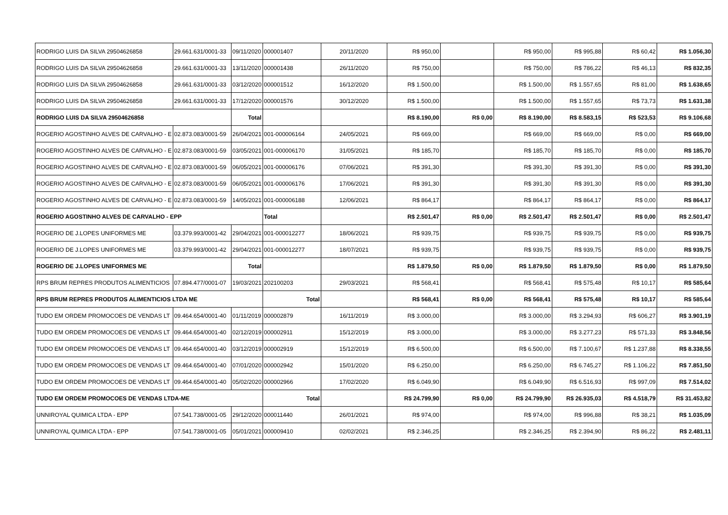| RODRIGO LUIS DA SILVA 29504626858 | 29.661.631/0001-33 | 09/11/2020 | 000001407 | 20/11/2020 | R$ 950,00 | | R$ 950,00 | R$ 995,88 | R$ 60,42 | R$ 1.056,30 |
| RODRIGO LUIS DA SILVA 29504626858 | 29.661.631/0001-33 | 13/11/2020 | 000001438 | 26/11/2020 | R$ 750,00 | | R$ 750,00 | R$ 786,22 | R$ 46,13 | R$ 832,35 |
| RODRIGO LUIS DA SILVA 29504626858 | 29.661.631/0001-33 | 03/12/2020 | 000001512 | 16/12/2020 | R$ 1.500,00 | | R$ 1.500,00 | R$ 1.557,65 | R$ 81,00 | R$ 1.638,65 |
| RODRIGO LUIS DA SILVA 29504626858 | 29.661.631/0001-33 | 17/12/2020 | 000001576 | 30/12/2020 | R$ 1.500,00 | | R$ 1.500,00 | R$ 1.557,65 | R$ 73,73 | R$ 1.631,38 |
| RODRIGO LUIS DA SILVA 29504626858 | | Total | | | R$ 8.190,00 | R$ 0,00 | R$ 8.190,00 | R$ 8.583,15 | R$ 523,53 | R$ 9.106,68 |
| ROGERIO AGOSTINHO ALVES DE CARVALHO - E | 02.873.083/0001-59 | 26/04/2021 | 001-000006164 | 24/05/2021 | R$ 669,00 | | R$ 669,00 | R$ 669,00 | R$ 0,00 | R$ 669,00 |
| ROGERIO AGOSTINHO ALVES DE CARVALHO - E | 02.873.083/0001-59 | 03/05/2021 | 001-000006170 | 31/05/2021 | R$ 185,70 | | R$ 185,70 | R$ 185,70 | R$ 0,00 | R$ 185,70 |
| ROGERIO AGOSTINHO ALVES DE CARVALHO - E | 02.873.083/0001-59 | 06/05/2021 | 001-000006176 | 07/06/2021 | R$ 391,30 | | R$ 391,30 | R$ 391,30 | R$ 0,00 | R$ 391,30 |
| ROGERIO AGOSTINHO ALVES DE CARVALHO - E | 02.873.083/0001-59 | 06/05/2021 | 001-000006176 | 17/06/2021 | R$ 391,30 | | R$ 391,30 | R$ 391,30 | R$ 0,00 | R$ 391,30 |
| ROGERIO AGOSTINHO ALVES DE CARVALHO - E | 02.873.083/0001-59 | 14/05/2021 | 001-000006188 | 12/06/2021 | R$ 864,17 | | R$ 864,17 | R$ 864,17 | R$ 0,00 | R$ 864,17 |
| ROGERIO AGOSTINHO ALVES DE CARVALHO - EPP | | | Total | | R$ 2.501,47 | R$ 0,00 | R$ 2.501,47 | R$ 2.501,47 | R$ 0,00 | R$ 2.501,47 |
| ROGERIO DE J.LOPES UNIFORMES ME | 03.379.993/0001-42 | 29/04/2021 | 001-000012277 | 18/06/2021 | R$ 939,75 | | R$ 939,75 | R$ 939,75 | R$ 0,00 | R$ 939,75 |
| ROGERIO DE J.LOPES UNIFORMES ME | 03.379.993/0001-42 | 29/04/2021 | 001-000012277 | 18/07/2021 | R$ 939,75 | | R$ 939,75 | R$ 939,75 | R$ 0,00 | R$ 939,75 |
| ROGERIO DE J.LOPES UNIFORMES ME | | Total | | | R$ 1.879,50 | R$ 0,00 | R$ 1.879,50 | R$ 1.879,50 | R$ 0,00 | R$ 1.879,50 |
| RPS BRUM REPRES PRODUTOS ALIMENTICIOS | 07.894.477/0001-07 | 19/03/2021 | 202100203 | 29/03/2021 | R$ 568,41 | | R$ 568,41 | R$ 575,48 | R$ 10,17 | R$ 585,64 |
| RPS BRUM REPRES PRODUTOS ALIMENTICIOS LTDA ME | | | Total | | R$ 568,41 | R$ 0,00 | R$ 568,41 | R$ 575,48 | R$ 10,17 | R$ 585,64 |
| TUDO EM ORDEM PROMOCOES DE VENDAS LT | 09.464.654/0001-40 | 01/11/2019 | 000002879 | 16/11/2019 | R$ 3.000,00 | | R$ 3.000,00 | R$ 3.294,93 | R$ 606,27 | R$ 3.901,19 |
| TUDO EM ORDEM PROMOCOES DE VENDAS LT | 09.464.654/0001-40 | 02/12/2019 | 000002911 | 15/12/2019 | R$ 3.000,00 | | R$ 3.000,00 | R$ 3.277,23 | R$ 571,33 | R$ 3.848,56 |
| TUDO EM ORDEM PROMOCOES DE VENDAS LT | 09.464.654/0001-40 | 03/12/2019 | 000002919 | 15/12/2019 | R$ 6.500,00 | | R$ 6.500,00 | R$ 7.100,67 | R$ 1.237,88 | R$ 8.338,55 |
| TUDO EM ORDEM PROMOCOES DE VENDAS LT | 09.464.654/0001-40 | 07/01/2020 | 000002942 | 15/01/2020 | R$ 6.250,00 | | R$ 6.250,00 | R$ 6.745,27 | R$ 1.106,22 | R$ 7.851,50 |
| TUDO EM ORDEM PROMOCOES DE VENDAS LT | 09.464.654/0001-40 | 05/02/2020 | 000002966 | 17/02/2020 | R$ 6.049,90 | | R$ 6.049,90 | R$ 6.516,93 | R$ 997,09 | R$ 7.514,02 |
| TUDO EM ORDEM PROMOCOES DE VENDAS LTDA-ME | | | Total | | R$ 24.799,90 | R$ 0,00 | R$ 24.799,90 | R$ 26.935,03 | R$ 4.518,79 | R$ 31.453,82 |
| UNNIROYAL QUIMICA LTDA - EPP | 07.541.738/0001-05 | 29/12/2020 | 000011440 | 26/01/2021 | R$ 974,00 | | R$ 974,00 | R$ 996,88 | R$ 38,21 | R$ 1.035,09 |
| UNNIROYAL QUIMICA LTDA - EPP | 07.541.738/0001-05 | 05/01/2021 | 000009410 | 02/02/2021 | R$ 2.346,25 | | R$ 2.346,25 | R$ 2.394,90 | R$ 86,22 | R$ 2.481,11 |